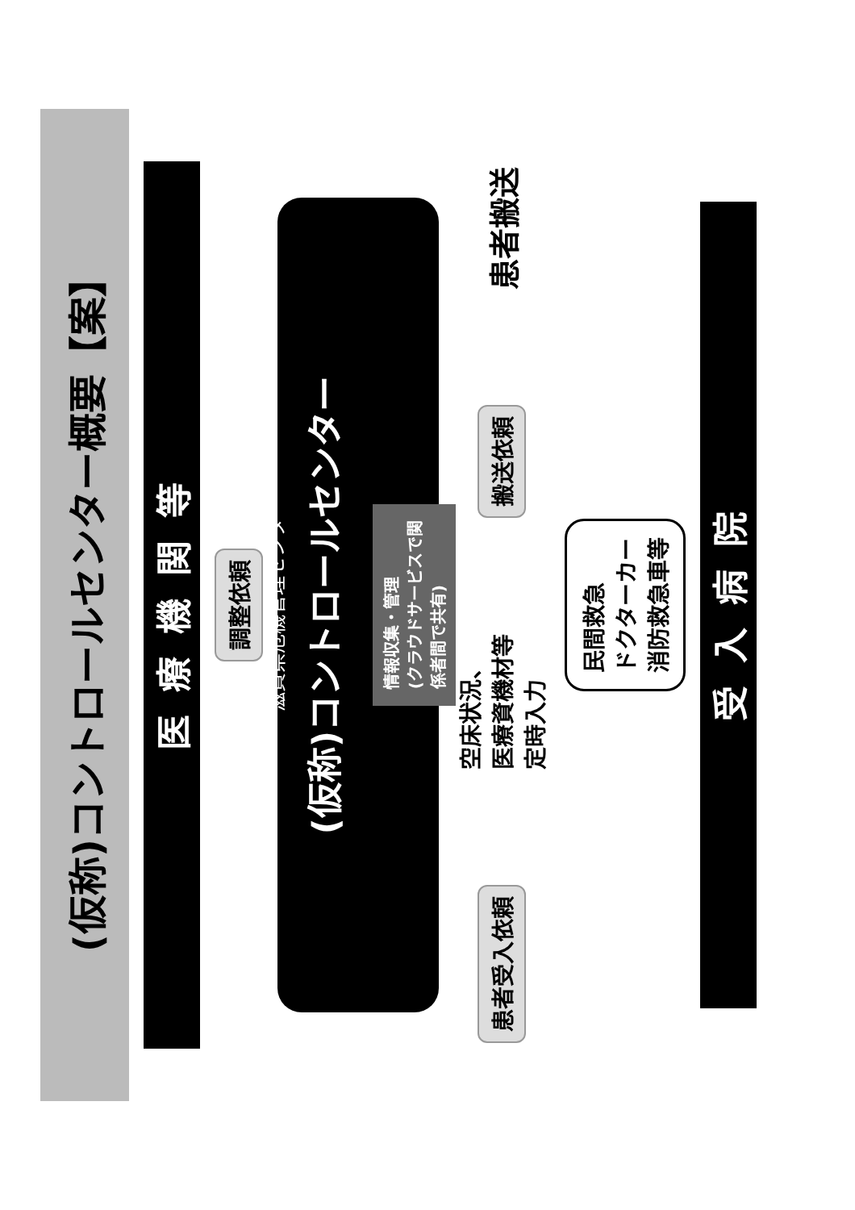(仮称)コントロールセンター概要【案】
医療機関等
調整依頼
滋賀県危機管理センター
(仮称)コントロールセンター
情報収集・管理
(クラウドサービスで関
係者間で共有)
患者搬送
搬送依頼
空床状況、
医療資機材等
定時入力
患者受入依頼
民間救急
ドクターカー
消防救急車等
受入病院